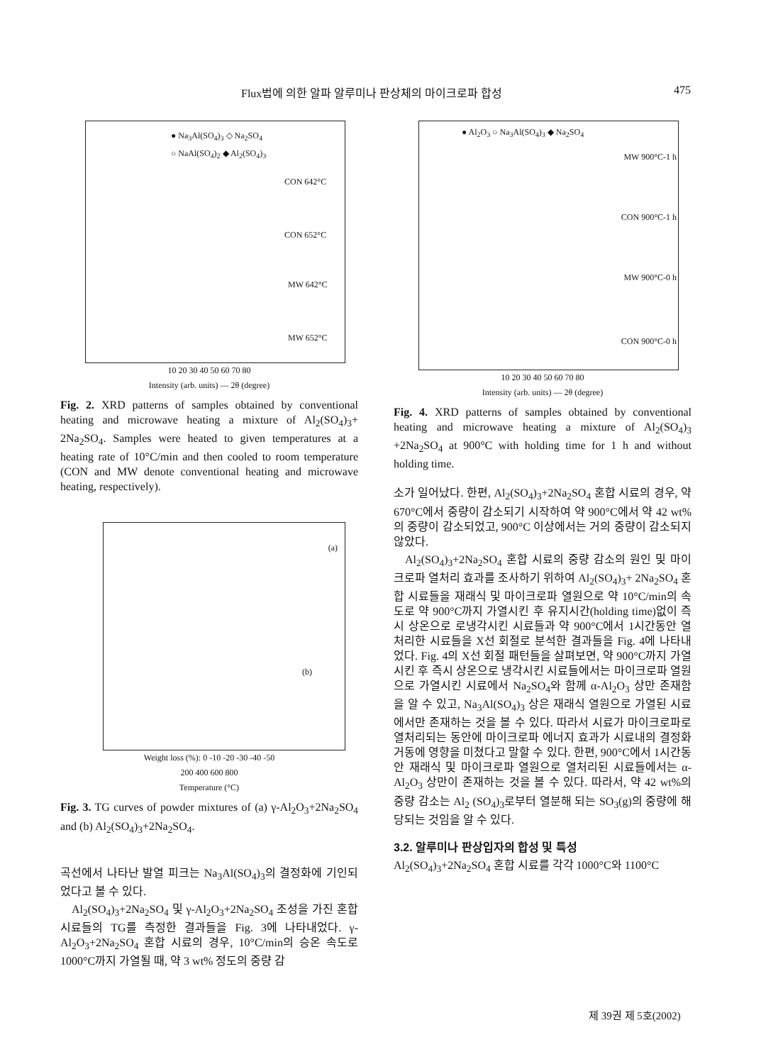Flux법에 의한 알파 알루미나 판상체의 마이크로파 합성 475
● Na<sub>3</sub>Al(SO<sub>4</sub>)<sub>3</sub> ◇ Na<sub>2</sub>SO<sub>4</sub>
○ NaAl(SO<sub>4</sub>)<sub>2</sub> ◆ Al<sub>2</sub>(SO<sub>4</sub>)<sub>3</sub>
CON 642°C
CON 652°C
MW 642°C
MW 652°C
10 20 30 40 50 60 70 80
Intensity (arb. units) — 2θ (degree)
Fig. 2. XRD patterns of samples obtained by conventional heating and microwave heating a mixture of Al<sub>2</sub>(SO<sub>4</sub>)<sub>3</sub>+ 2Na<sub>2</sub>SO<sub>4</sub>. Samples were heated to given temperatures at a heating rate of 10°C/min and then cooled to room temperature (CON and MW denote conventional heating and microwave heating, respectively).
(a)
(b)
Weight loss (%): 0 -10 -20 -30 -40 -50
200 400 600 800
Temperature (°C)
Fig. 3. TG curves of powder mixtures of (a) γ-Al<sub>2</sub>O<sub>3</sub>+2Na<sub>2</sub>SO<sub>4</sub> and (b) Al<sub>2</sub>(SO<sub>4</sub>)<sub>3</sub>+2Na<sub>2</sub>SO<sub>4</sub>.
곡선에서 나타난 발열 피크는 Na<sub>3</sub>Al(SO<sub>4</sub>)<sub>3</sub>의 결정화에 기인되었다고 볼 수 있다.
Al<sub>2</sub>(SO<sub>4</sub>)<sub>3</sub>+2Na<sub>2</sub>SO<sub>4</sub> 및 γ-Al<sub>2</sub>O<sub>3</sub>+2Na<sub>2</sub>SO<sub>4</sub> 조성을 가진 혼합 시료들의 TG를 측정한 결과들을 Fig. 3에 나타내었다. γ-Al<sub>2</sub>O<sub>3</sub>+2Na<sub>2</sub>SO<sub>4</sub> 혼합 시료의 경우, 10°C/min의 승온 속도로 1000°C까지 가열될 때, 약 3 wt% 정도의 중량 감
● Al<sub>2</sub>O<sub>3</sub> ○ Na<sub>3</sub>Al(SO<sub>4</sub>)<sub>3</sub> ◆ Na<sub>2</sub>SO<sub>4</sub>
MW 900°C-1 h
CON 900°C-1 h
MW 900°C-0 h
CON 900°C-0 h
10 20 30 40 50 60 70 80
Intensity (arb. units) — 2θ (degree)
Fig. 4. XRD patterns of samples obtained by conventional heating and microwave heating a mixture of Al<sub>2</sub>(SO<sub>4</sub>)<sub>3</sub> +2Na<sub>2</sub>SO<sub>4</sub> at 900°C with holding time for 1 h and without holding time.
소가 일어났다. 한편, Al<sub>2</sub>(SO<sub>4</sub>)<sub>3</sub>+2Na<sub>2</sub>SO<sub>4</sub> 혼합 시료의 경우, 약 670°C에서 중량이 감소되기 시작하여 약 900°C에서 약 42 wt%의 중량이 감소되었고, 900°C 이상에서는 거의 중량이 감소되지 않았다.
Al<sub>2</sub>(SO<sub>4</sub>)<sub>3</sub>+2Na<sub>2</sub>SO<sub>4</sub> 혼합 시료의 중량 감소의 원인 및 마이크로파 열처리 효과를 조사하기 위하여 Al<sub>2</sub>(SO<sub>4</sub>)<sub>3</sub>+ 2Na<sub>2</sub>SO<sub>4</sub> 혼합 시료들을 재래식 및 마이크로파 열원으로 약 10°C/min의 속도로 약 900°C까지 가열시킨 후 유지시간(holding time)없이 즉시 상온으로 로냉각시킨 시료들과 약 900°C에서 1시간동안 열처리한 시료들을 X선 회절로 분석한 결과들을 Fig. 4에 나타내었다. Fig. 4의 X선 회절 패턴들을 살펴보면, 약 900°C까지 가열시킨 후 즉시 상온으로 냉각시킨 시료들에서는 마이크로파 열원으로 가열시킨 시료에서 Na<sub>2</sub>SO<sub>4</sub>와 함께 α-Al<sub>2</sub>O<sub>3</sub> 상만 존재함을 알 수 있고, Na<sub>3</sub>Al(SO<sub>4</sub>)<sub>3</sub> 상은 재래식 열원으로 가열된 시료에서만 존재하는 것을 볼 수 있다. 따라서 시료가 마이크로파로 열처리되는 동안에 마이크로파 에너지 효과가 시료내의 결정화 거동에 영향을 미쳤다고 말할 수 있다. 한편, 900°C에서 1시간동안 재래식 및 마이크로파 열원으로 열처리된 시료들에서는 α-Al<sub>2</sub>O<sub>3</sub> 상만이 존재하는 것을 볼 수 있다. 따라서, 약 42 wt%의 중량 감소는 Al<sub>2</sub> (SO<sub>4</sub>)<sub>3</sub>로부터 열분해 되는 SO<sub>3</sub>(g)의 중량에 해당되는 것임을 알 수 있다.
3.2. 알루미나 판상입자의 합성 및 특성
Al<sub>2</sub>(SO<sub>4</sub>)<sub>3</sub>+2Na<sub>2</sub>SO<sub>4</sub> 혼합 시료를 각각 1000°C와 1100°C
제 39권 제 5호(2002)